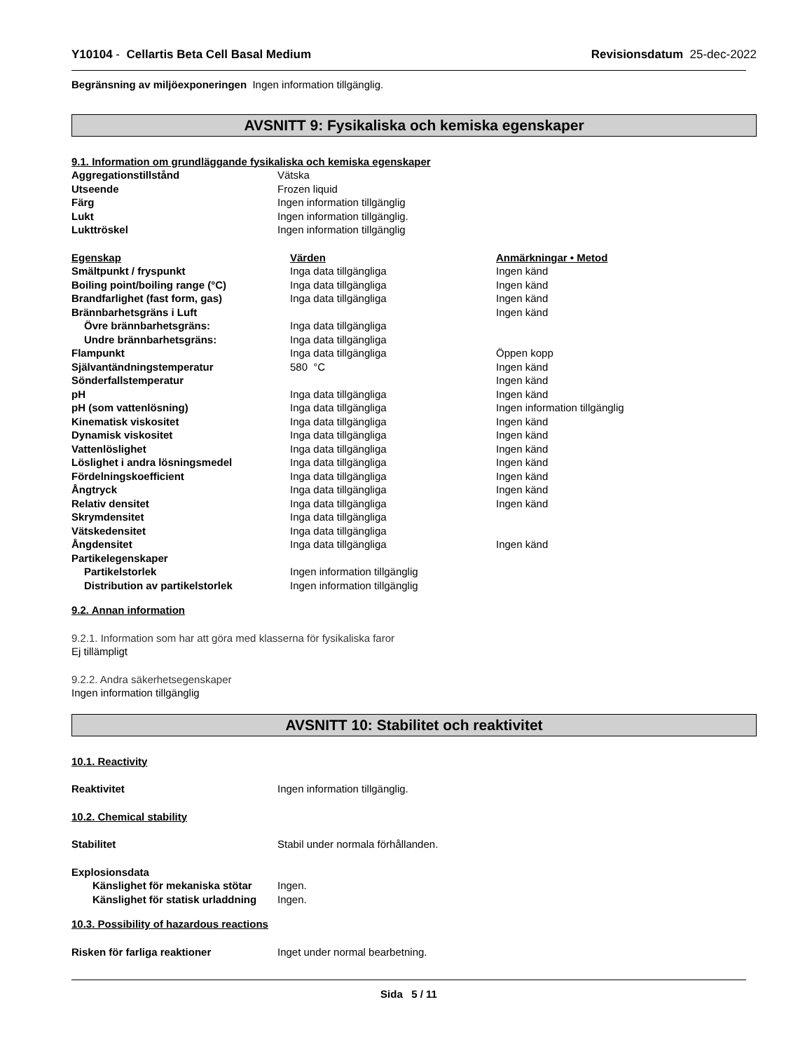Y10104 - Cellartis Beta Cell Basal Medium
Revisionsdatum 25-dec-2022
Begränsning av miljöexponeringen Ingen information tillgänglig.
AVSNITT 9: Fysikaliska och kemiska egenskaper
9.1. Information om grundläggande fysikaliska och kemiska egenskaper
| Aggregationstillstånd | Vätska |
| Utseende | Frozen liquid |
| Färg | Ingen information tillgänglig |
| Lukt | Ingen information tillgänglig. |
| Lukttröskel | Ingen information tillgänglig |
| Egenskap | Värden | Anmärkningar • Metod |
| Smältpunkt / fryspunkt | Inga data tillgängliga | Ingen känd |
| Boiling point/boiling range (°C) | Inga data tillgängliga | Ingen känd |
| Brandfarlighet (fast form, gas) | Inga data tillgängliga | Ingen känd |
| Brännbarhetsgräns i Luft | | Ingen känd |
| Övre brännbarhetsgräns: | Inga data tillgängliga | |
| Undre brännbarhetsgräns: | Inga data tillgängliga | |
| Flampunkt | Inga data tillgängliga | Öppen kopp |
| Självantändningstemperatur | 580 °C | Ingen känd |
| Sönderfallstemperatur | | Ingen känd |
| pH | Inga data tillgängliga | Ingen känd |
| pH (som vattenlösning) | Inga data tillgängliga | Ingen information tillgänglig |
| Kinematisk viskositet | Inga data tillgängliga | Ingen känd |
| Dynamisk viskositet | Inga data tillgängliga | Ingen känd |
| Vattenlöslighet | Inga data tillgängliga | Ingen känd |
| Löslighet i andra lösningsmedel | Inga data tillgängliga | Ingen känd |
| Fördelningskoefficient | Inga data tillgängliga | Ingen känd |
| Ångtryck | Inga data tillgängliga | Ingen känd |
| Relativ densitet | Inga data tillgängliga | Ingen känd |
| Skrymdensitet | Inga data tillgängliga | |
| Vätskedensitet | Inga data tillgängliga | |
| Ångdensitet | Inga data tillgängliga | Ingen känd |
| Partikelegenskaper | | |
| Partikelstorlek | Ingen information tillgänglig | |
| Distribution av partikelstorlek | Ingen information tillgänglig | |
9.2. Annan information
9.2.1. Information som har att göra med klasserna för fysikaliska faror
Ej tillämpligt
9.2.2. Andra säkerhetsegenskaper
Ingen information tillgänglig
AVSNITT 10: Stabilitet och reaktivitet
10.1. Reactivity
| Reaktivitet | Ingen information tillgänglig. |
10.2. Chemical stability
| Stabilitet | Stabil under normala förhållanden. |
Explosionsdata
| Känslighet för mekaniska stötar | Ingen. |
| Känslighet för statisk urladdning | Ingen. |
10.3. Possibility of hazardous reactions
| Risken för farliga reaktioner | Inget under normal bearbetning. |
Sida 5 / 11